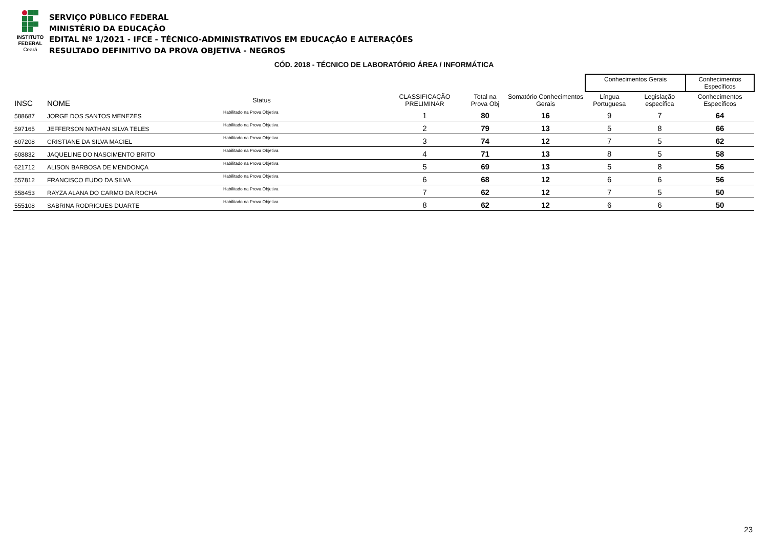INSTITUTO
FEDERAL
Ceará
SERVIÇO PÚBLICO FEDERAL
MINISTÉRIO DA EDUCAÇÃO
EDITAL Nº 1/2021 - IFCE - TÉCNICO-ADMINISTRATIVOS EM EDUCAÇÃO E ALTERAÇÕES
RESULTADO DEFINITIVO DA PROVA OBJETIVA - NEGROS
CÓD. 2018 - TÉCNICO DE LABORATÓRIO ÁREA / INFORMÁTICA
| | | | | | | | Conhecimentos Gerais | | Conhecimentos Específicos |
| --- | --- | --- | --- | --- | --- | --- | --- | --- | --- |
| INSC | NOME | Status | | CLASSIFICAÇÃO PRELIMINAR | Total na Prova Obj | Somatório Conhecimentos Gerais | Língua Portuguesa | Legislação específica | Conhecimentos Específicos |
| 588687 | JORGE DOS SANTOS MENEZES | Habilitado na Prova Objetiva | | 1 | 80 | 16 | 9 | 7 | 64 |
| 597165 | JEFFERSON NATHAN SILVA TELES | Habilitado na Prova Objetiva | | 2 | 79 | 13 | 5 | 8 | 66 |
| 607208 | CRISTIANE DA SILVA MACIEL | Habilitado na Prova Objetiva | | 3 | 74 | 12 | 7 | 5 | 62 |
| 608832 | JAQUELINE DO NASCIMENTO BRITO | Habilitado na Prova Objetiva | | 4 | 71 | 13 | 8 | 5 | 58 |
| 621712 | ALISON BARBOSA DE MENDONÇA | Habilitado na Prova Objetiva | | 5 | 69 | 13 | 5 | 8 | 56 |
| 557812 | FRANCISCO EUDO DA SILVA | Habilitado na Prova Objetiva | | 6 | 68 | 12 | 6 | 6 | 56 |
| 558453 | RAYZA ALANA DO CARMO DA ROCHA | Habilitado na Prova Objetiva | | 7 | 62 | 12 | 7 | 5 | 50 |
| 555108 | SABRINA RODRIGUES DUARTE | Habilitado na Prova Objetiva | | 8 | 62 | 12 | 6 | 6 | 50 |
23